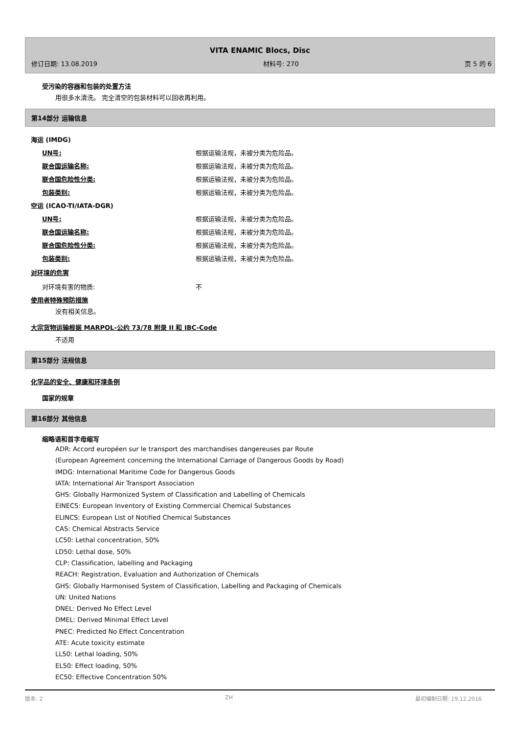VITA ENAMIC Blocs, Disc
修订日期: 13.08.2019 材料号: 270 页 5 的 6
受污染的容器和包装的处置方法
用很多水清洗。 完全清空的包装材料可以回收再利用。
第14部分 运输信息
海运 (IMDG)
UN号: 根据运输法规，未被分类为危险品。
联合国运输名称: 根据运输法规，未被分类为危险品。
联合国危险性分类: 根据运输法规，未被分类为危险品。
包装类别: 根据运输法规，未被分类为危险品。
空运 (ICAO-TI/IATA-DGR)
UN号: 根据运输法规，未被分类为危险品。
联合国运输名称: 根据运输法规，未被分类为危险品。
联合国危险性分类: 根据运输法规，未被分类为危险品。
包装类别: 根据运输法规，未被分类为危险品。
对环境的危害
对环境有害的物质: 不
使用者特殊预防措施
没有相关信息。
大宗货物运输根据 MARPOL-公约 73/78 附录 II 和 IBC-Code
不适用
第15部分 法规信息
化学品的安全、健康和环境条例
国家的规章
第16部分 其他信息
缩略语和首字母缩写
ADR: Accord européen sur le transport des marchandises dangereuses par Route
(European Agreement concerning the International Carriage of Dangerous Goods by Road)
IMDG: International Maritime Code for Dangerous Goods
IATA: International Air Transport Association
GHS: Globally Harmonized System of Classification and Labelling of Chemicals
EINECS: European Inventory of Existing Commercial Chemical Substances
ELINCS: European List of Notified Chemical Substances
CAS: Chemical Abstracts Service
LC50: Lethal concentration, 50%
LD50: Lethal dose, 50%
CLP: Classification, labelling and Packaging
REACH: Registration, Evaluation and Authorization of Chemicals
GHS: Globally Harmonised System of Classification, Labelling and Packaging of Chemicals
UN: United Nations
DNEL: Derived No Effect Level
DMEL: Derived Minimal Effect Level
PNEC: Predicted No Effect Concentration
ATE: Acute toxicity estimate
LL50: Lethal loading, 50%
EL50: Effect loading, 50%
EC50: Effective Concentration 50%
版本: 2 ZH 最初编制日期: 19.12.2016